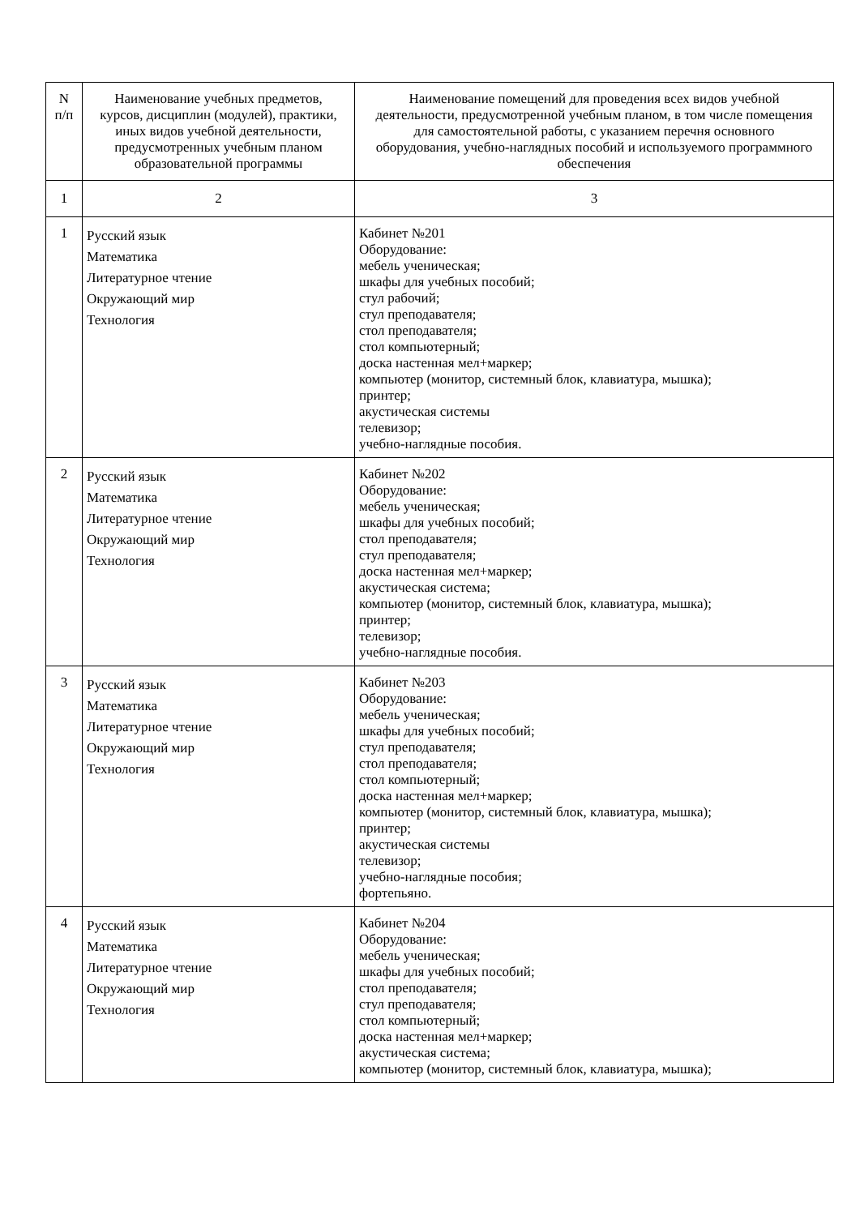| N п/п | Наименование учебных предметов, курсов, дисциплин (модулей), практики, иных видов учебной деятельности, предусмотренных учебным планом образовательной программы | Наименование помещений для проведения всех видов учебной деятельности, предусмотренной учебным планом, в том числе помещения для самостоятельной работы, с указанием перечня основного оборудования, учебно-наглядных пособий и используемого программного обеспечения |
| --- | --- | --- |
| 1 | 2 | 3 |
| 1 | Русский язык Математика Литературное чтение Окружающий мир Технология | Кабинет №201 Оборудование: мебель ученическая; шкафы для учебных пособий; стул рабочий; стул преподавателя; стол преподавателя; стол компьютерный; доска настенная мел+маркер; компьютер (монитор, системный блок, клавиатура, мышка); принтер; акустическая системы телевизор; учебно-наглядные пособия. |
| 2 | Русский язык Математика Литературное чтение Окружающий мир Технология | Кабинет №202 Оборудование: мебель ученическая; шкафы для учебных пособий; стол преподавателя; стул преподавателя; доска настенная мел+маркер; акустическая система; компьютер (монитор, системный блок, клавиатура, мышка); принтер; телевизор; учебно-наглядные пособия. |
| 3 | Русский язык Математика Литературное чтение Окружающий мир Технология | Кабинет №203 Оборудование: мебель ученическая; шкафы для учебных пособий; стул преподавателя; стол преподавателя; стол компьютерный; доска настенная мел+маркер; компьютер (монитор, системный блок, клавиатура, мышка); принтер; акустическая системы телевизор; учебно-наглядные пособия; фортепьяно. |
| 4 | Русский язык Математика Литературное чтение Окружающий мир Технология | Кабинет №204 Оборудование: мебель ученическая; шкафы для учебных пособий; стол преподавателя; стул преподавателя; стол компьютерный; доска настенная мел+маркер; акустическая система; компьютер (монитор, системный блок, клавиатура, мышка); |